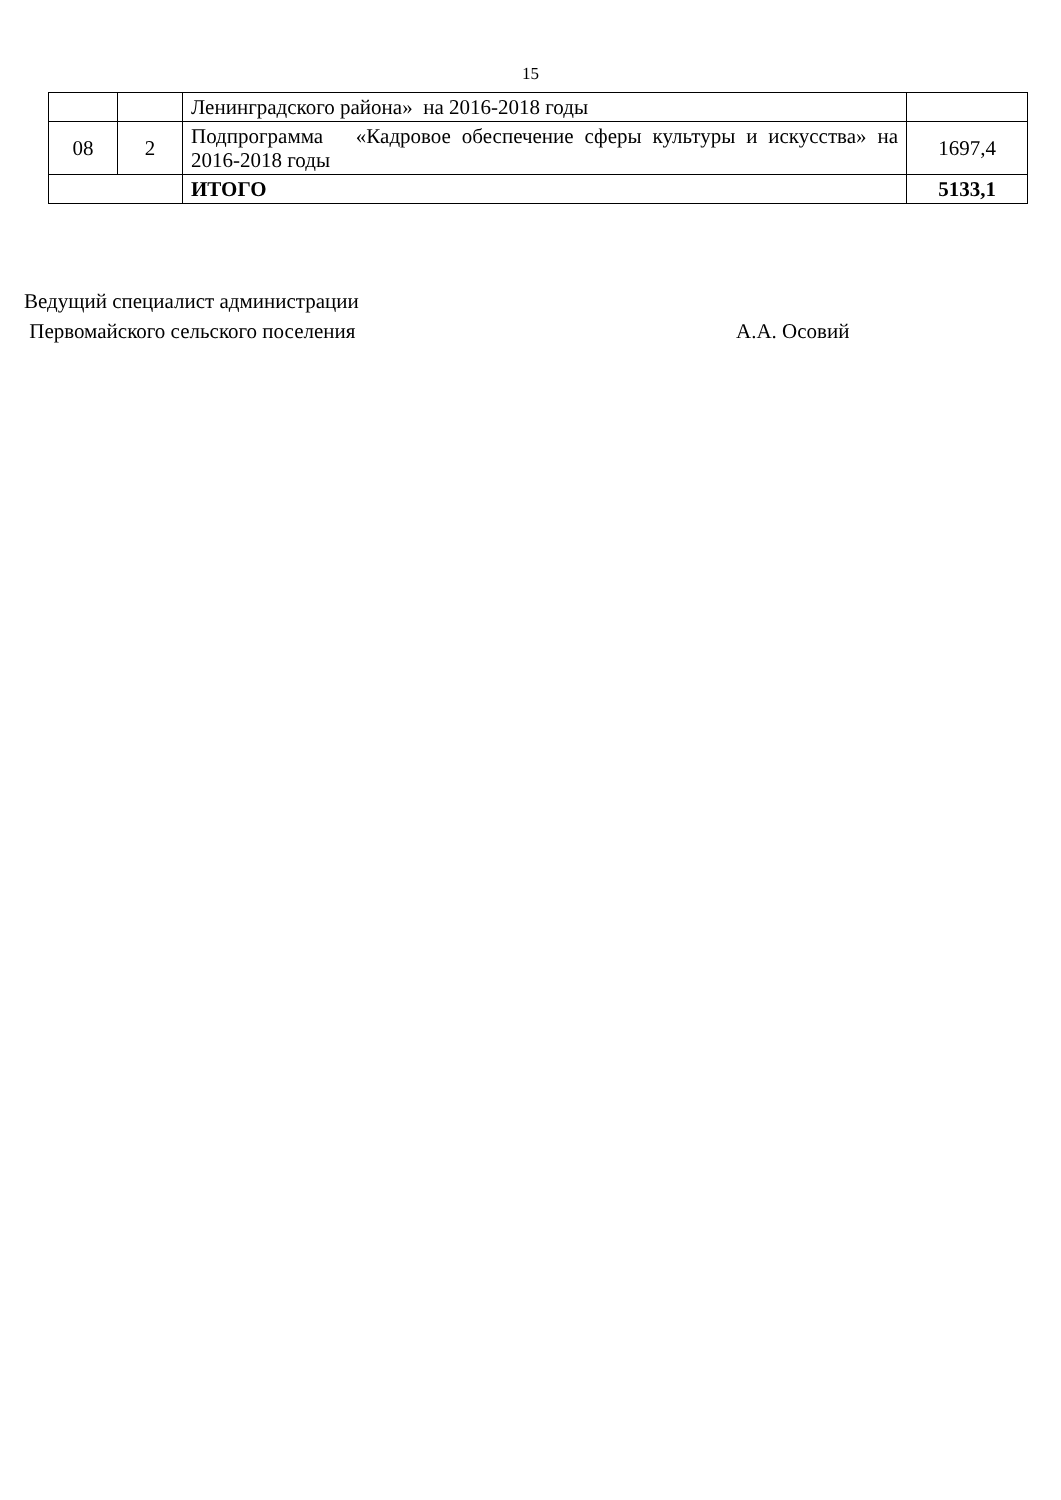15
| | | Ленинградского района» на 2016-2018 годы | |
| 08 | 2 | Подпрограмма «Кадровое обеспечение сферы культуры и искусства» на 2016-2018 годы | 1697,4 |
| | | ИТОГО | 5133,1 |
Ведущий специалист администрации
Первомайского сельского поселения А.А. Осовий